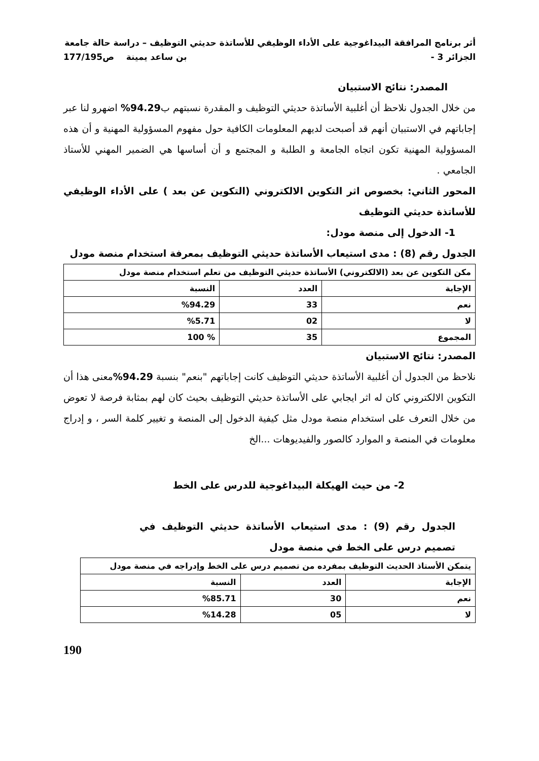أثر برنامج المرافقة البيداغوجية على الأداء الوظيفي للأساتذة حديثي التوظيف – دراسة حالة جامعة
الجزائر 3 - بن ساعد يمينة ص177/195
المصدر: نتائج الاستبيان
من خلال الجدول نلاحظ أن أغلبية الأساتذة حديثي التوظيف و المقدرة نسبتهم ب94.29% اضهرو لنا عبر إجاباتهم في الاستبيان أنهم قد أصبحت لديهم المعلومات الكافية حول مفهوم المسؤولية المهنية و أن هذه المسؤولية المهنية تكون اتجاه الجامعة و الطلبة و المجتمع و أن أساسها هي الضمير المهني للأستاذ الجامعي .
المحور الثاني: بخصوص اثر التكوين الالكتروني (التكوين عن بعد ) على الأداء الوظيفي للأساتذة حديثي التوظيف
1- الدخول إلى منصة مودل:
الجدول رقم (8) : مدى استيعاب الأساتذة حديثي التوظيف بمعرفة استخدام منصة مودل
| مكن التكوين عن بعد (الالكتروني) الأساتذة حديثي التوظيف من تعلم استخدام منصة مودل | | |
| الإجابة | العدد | النسبة |
| نعم | 33 | %94.29 |
| لا | 02 | %5.71 |
| المجموع | 35 | % 100 |
المصدر: نتائج الاستبيان
نلاحظ من الجدول أن أغلبية الأساتذة حديثي التوظيف كانت إجاباتهم "بنعم" بنسبة 94.29% معنى هذا أن التكوين الالكتروني كان له اثر ايجابي على الأساتذة حديثي التوظيف بحيث كان لهم بمثابة فرصة لا تعوض من خلال التعرف على استخدام منصة مودل مثل كيفية الدخول إلى المنصة و تغيير كلمة السر ، و إدراج معلومات في المنصة و الموارد كالصور والفيديوهات ...الخ
2- من حيث الهيكلة البيداغوجية للدرس على الخط
الجدول رقم (9) : مدى استيعاب الأساتذة حديثي التوظيف في تصميم درس على الخط في منصة مودل
| يتمكن الأستاذ الحديث التوظيف بمفرده من تصميم درس على الخط وإدراجه في منصة مودل | | |
| الإجابة | العدد | النسبة |
| نعم | 30 | %85.71 |
| لا | 05 | %14.28 |
190